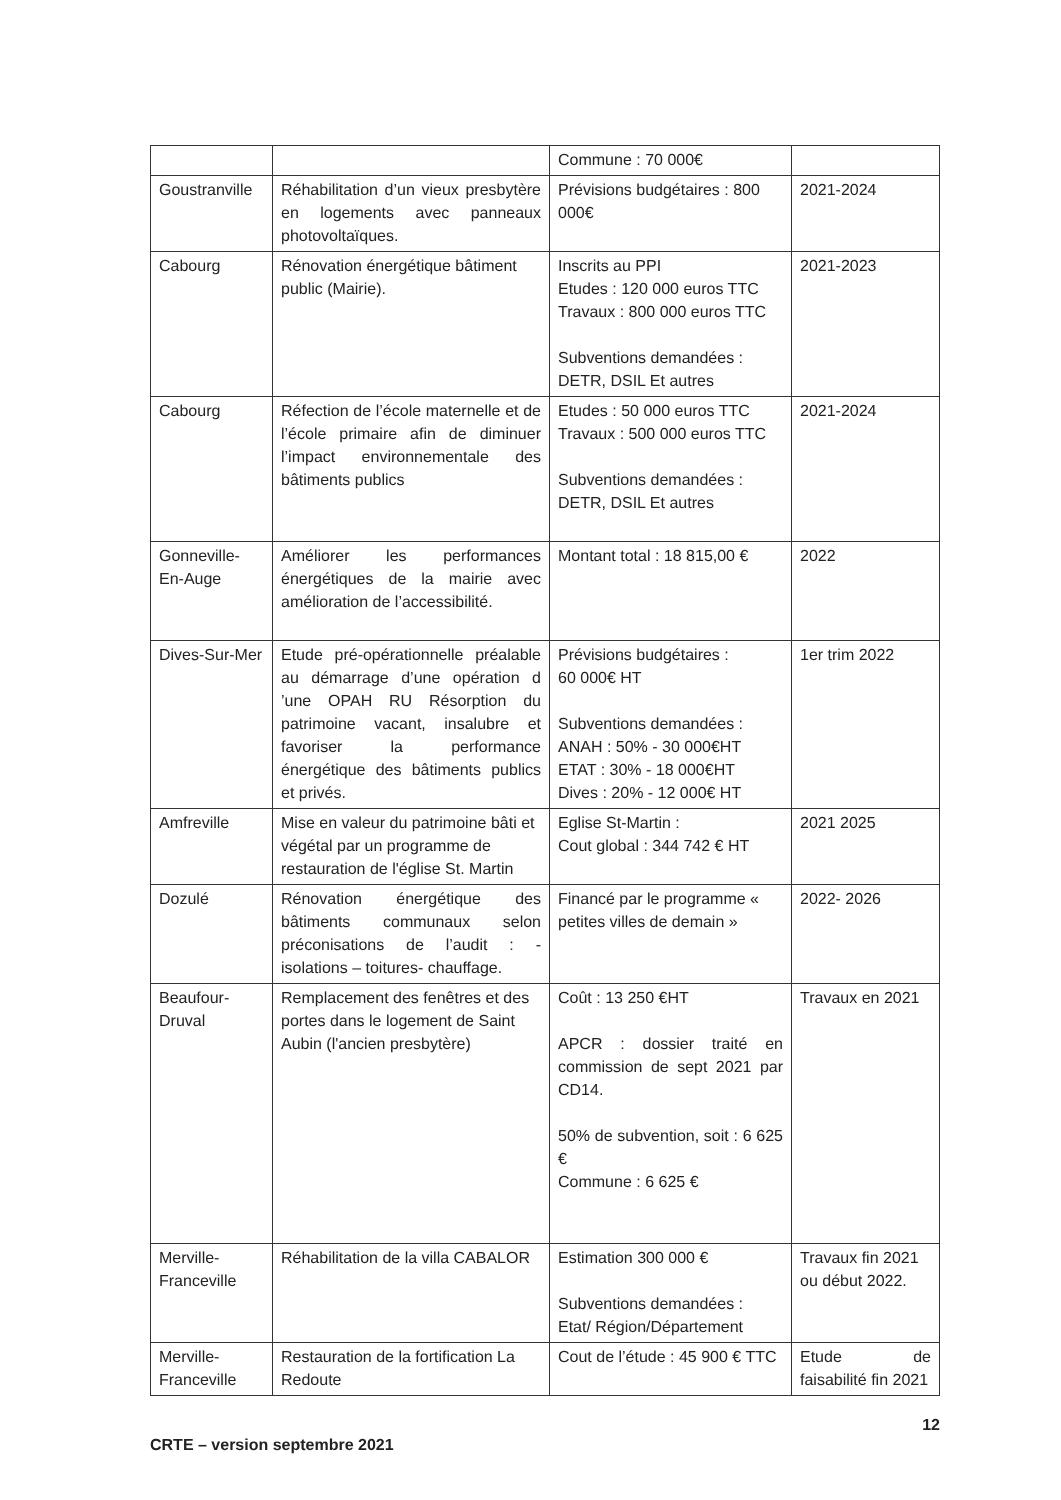| | | Commune : 70 000€ | |
| Goustranville | Réhabilitation d’un vieux presbytère en logements avec panneaux photovoltaïques. | Prévisions budgétaires : 800 000€ | 2021-2024 |
| Cabourg | Rénovation énergétique bâtiment public (Mairie). | Inscrits au PPI Etudes : 120 000 euros TTC Travaux : 800 000 euros TTC Subventions demandées : DETR, DSIL Et autres | 2021-2023 |
| Cabourg | Réfection de l’école maternelle et de l’école primaire afin de diminuer l’impact environnementale des bâtiments publics | Etudes : 50 000 euros TTC Travaux : 500 000 euros TTC Subventions demandées : DETR, DSIL Et autres | 2021-2024 |
| Gonneville-En-Auge | Améliorer les performances énergétiques de la mairie avec amélioration de l’accessibilité. | Montant total : 18 815,00 € | 2022 |
| Dives-Sur-Mer | Etude pré-opérationnelle préalable au démarrage d’une opération d ’une OPAH RU Résorption du patrimoine vacant, insalubre et favoriser la performance énergétique des bâtiments publics et privés. | Prévisions budgétaires : 60 000€ HT Subventions demandées : ANAH : 50% - 30 000€HT ETAT : 30% - 18 000€HT Dives : 20% - 12 000€ HT | 1er trim 2022 |
| Amfreville | Mise en valeur du patrimoine bâti et végétal par un programme de restauration de l'église St. Martin | Eglise St-Martin : Cout global : 344 742 € HT | 2021 2025 |
| Dozulé | Rénovation énergétique des bâtiments communaux selon préconisations de l’audit : - isolations – toitures- chauffage. | Financé par le programme « petites villes de demain » | 2022- 2026 |
| Beaufour-Druval | Remplacement des fenêtres et des portes dans le logement de Saint Aubin (l'ancien presbytère) | Coût : 13 250 €HT APCR : dossier traité en commission de sept 2021 par CD14. 50% de subvention, soit : 6 625 € Commune : 6 625 € | Travaux en 2021 |
| Merville-Franceville | Réhabilitation de la villa CABALOR | Estimation 300 000 € Subventions demandées : Etat/ Région/Département | Travaux fin 2021 ou début 2022. |
| Merville-Franceville | Restauration de la fortification La Redoute | Cout de l’étude : 45 900 € TTC | Etude de faisabilité fin 2021 |
CRTE – version septembre 2021 12